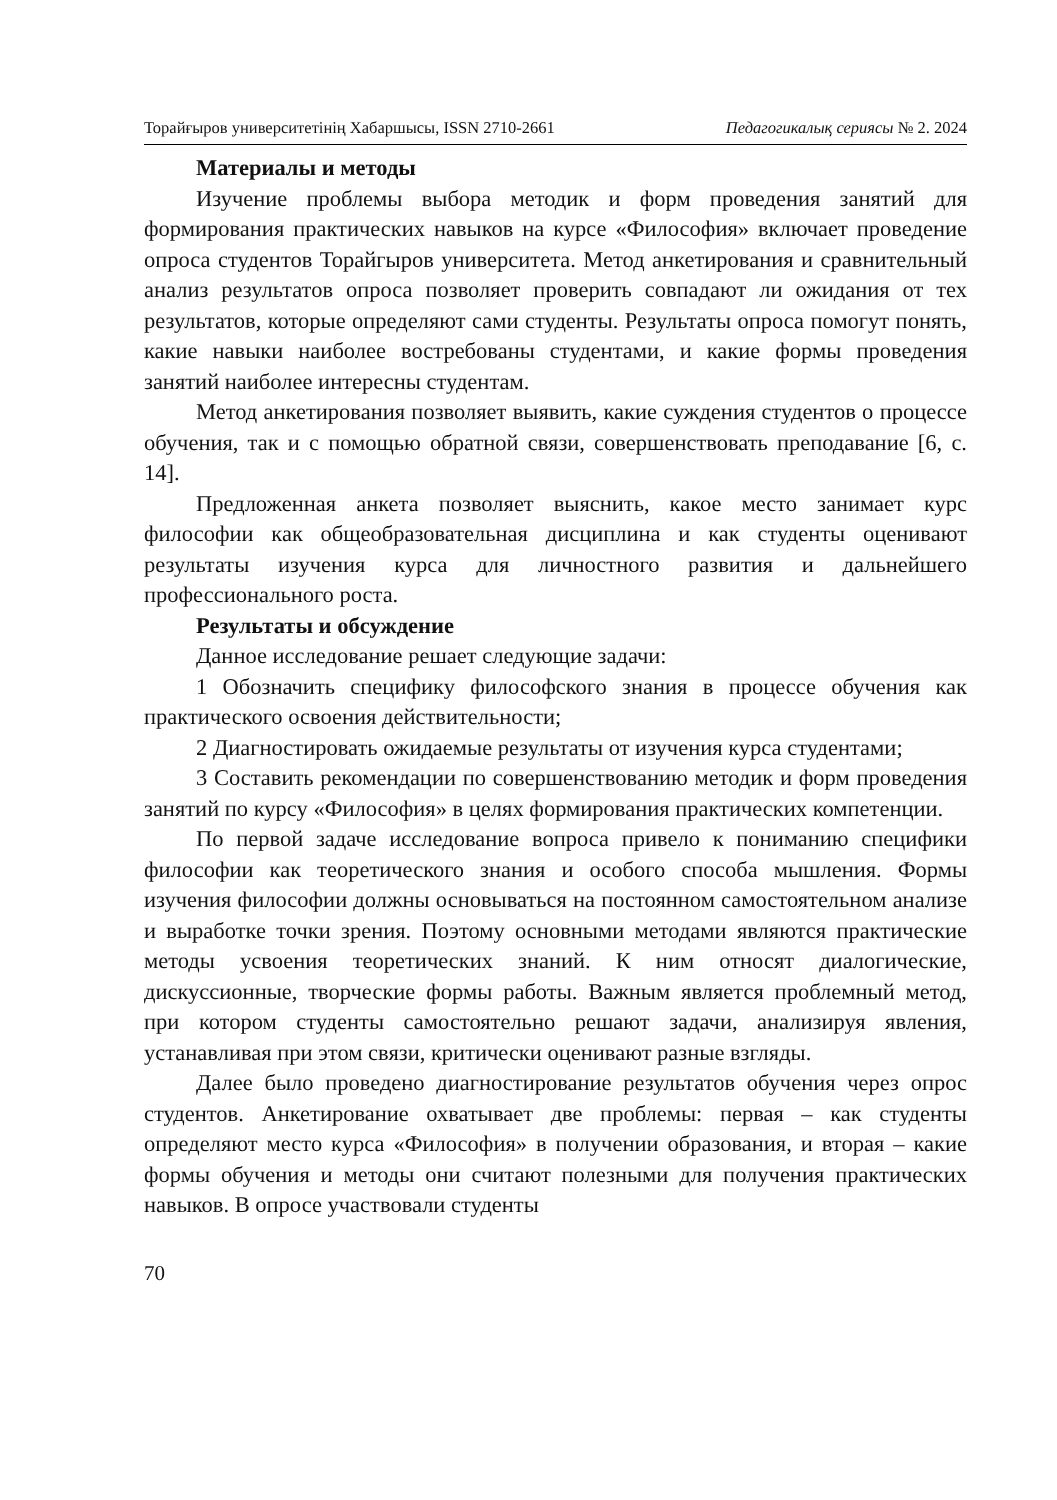Торайғыров университетінің Хабаршысы, ISSN 2710-2661 Педагогикалық сериясы № 2. 2024
Материалы и методы
Изучение проблемы выбора методик и форм проведения занятий для формирования практических навыков на курсе «Философия» включает проведение опроса студентов Торайгыров университета. Метод анкетирования и сравнительный анализ результатов опроса позволяет проверить совпадают ли ожидания от тех результатов, которые определяют сами студенты. Результаты опроса помогут понять, какие навыки наиболее востребованы студентами, и какие формы проведения занятий наиболее интересны студентам.
Метод анкетирования позволяет выявить, какие суждения студентов о процессе обучения, так и с помощью обратной связи, совершенствовать преподавание [6, с. 14].
Предложенная анкета позволяет выяснить, какое место занимает курс философии как общеобразовательная дисциплина и как студенты оценивают результаты изучения курса для личностного развития и дальнейшего профессионального роста.
Результаты и обсуждение
Данное исследование решает следующие задачи:
1 Обозначить специфику философского знания в процессе обучения как практического освоения действительности;
2 Диагностировать ожидаемые результаты от изучения курса студентами;
3 Составить рекомендации по совершенствованию методик и форм проведения занятий по курсу «Философия» в целях формирования практических компетенции.
По первой задаче исследование вопроса привело к пониманию специфики философии как теоретического знания и особого способа мышления. Формы изучения философии должны основываться на постоянном самостоятельном анализе и выработке точки зрения. Поэтому основными методами являются практические методы усвоения теоретических знаний. К ним относят диалогические, дискуссионные, творческие формы работы. Важным является проблемный метод, при котором студенты самостоятельно решают задачи, анализируя явления, устанавливая при этом связи, критически оценивают разные взгляды.
Далее было проведено диагностирование результатов обучения через опрос студентов. Анкетирование охватывает две проблемы: первая – как студенты определяют место курса «Философия» в получении образования, и вторая – какие формы обучения и методы они считают полезными для получения практических навыков. В опросе участвовали студенты
70